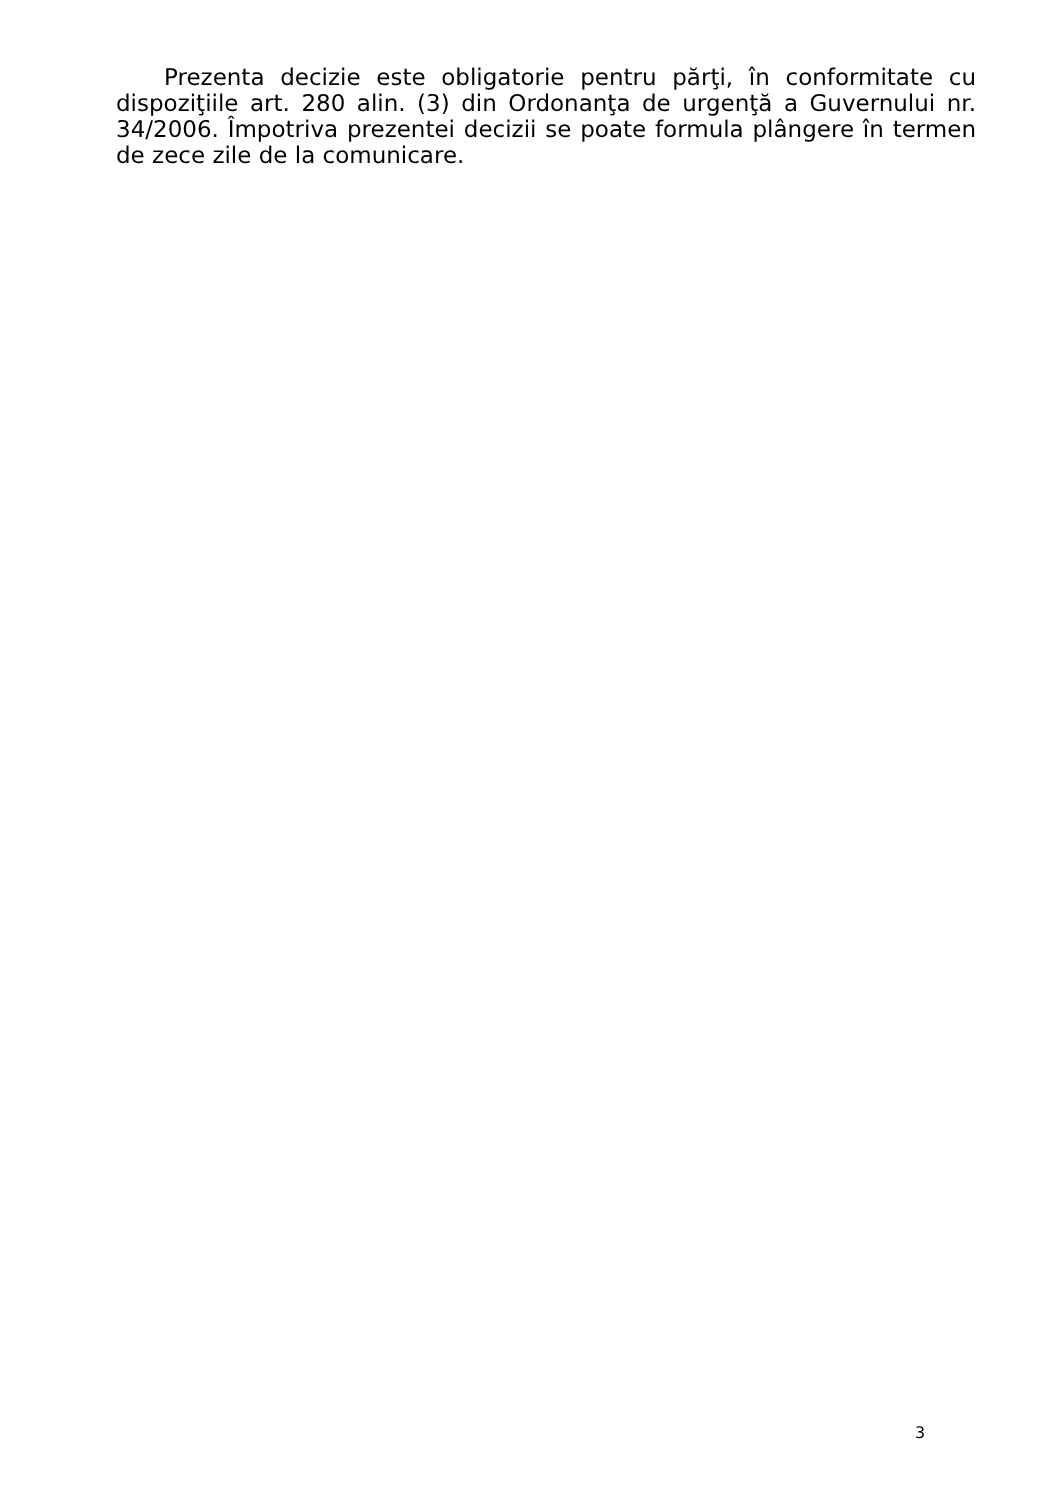Prezenta decizie este obligatorie pentru părţi, în conformitate cu dispoziţiile art. 280 alin. (3) din Ordonanţa de urgenţă a Guvernului nr. 34/2006. Împotriva prezentei decizii se poate formula plângere în termen de zece zile de la comunicare.
3